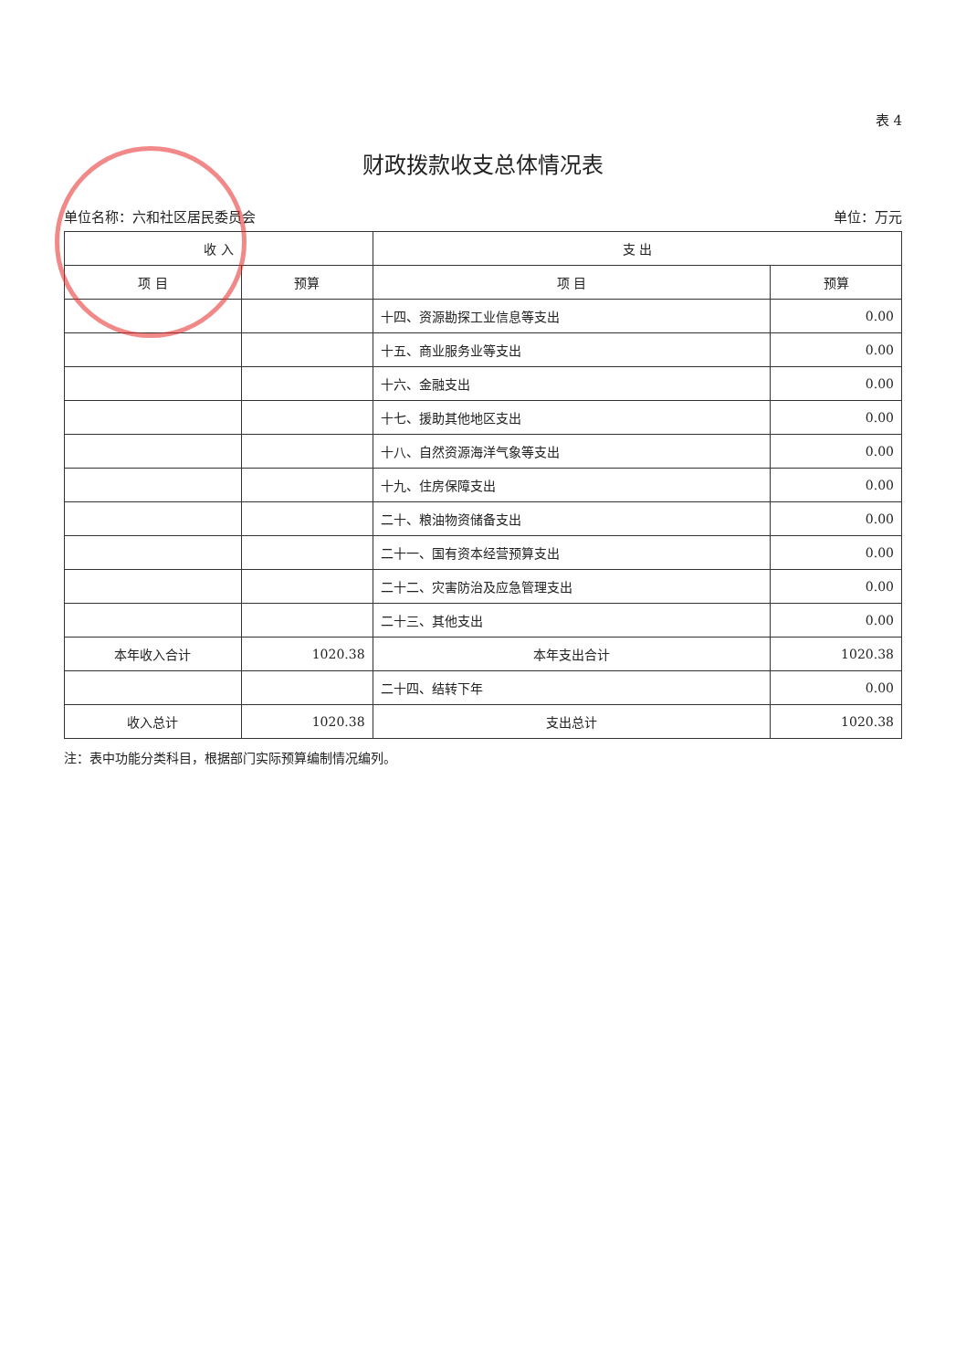表 4
财政拨款收支总体情况表
单位名称：六和社区居民委员会 单位：万元
| 收 入 | | 支 出 | |
| --- | --- | --- | --- |
| 项 目 | 预算 | 项 目 | 预算 |
| | | 十四、资源勘探工业信息等支出 | 0.00 |
| | | 十五、商业服务业等支出 | 0.00 |
| | | 十六、金融支出 | 0.00 |
| | | 十七、援助其他地区支出 | 0.00 |
| | | 十八、自然资源海洋气象等支出 | 0.00 |
| | | 十九、住房保障支出 | 0.00 |
| | | 二十、粮油物资储备支出 | 0.00 |
| | | 二十一、国有资本经营预算支出 | 0.00 |
| | | 二十二、灾害防治及应急管理支出 | 0.00 |
| | | 二十三、其他支出 | 0.00 |
| 本年收入合计 | 1020.38 | 本年支出合计 | 1020.38 |
| | | 二十四、结转下年 | 0.00 |
| 收入总计 | 1020.38 | 支出总计 | 1020.38 |
注：表中功能分类科目，根据部门实际预算编制情况编列。